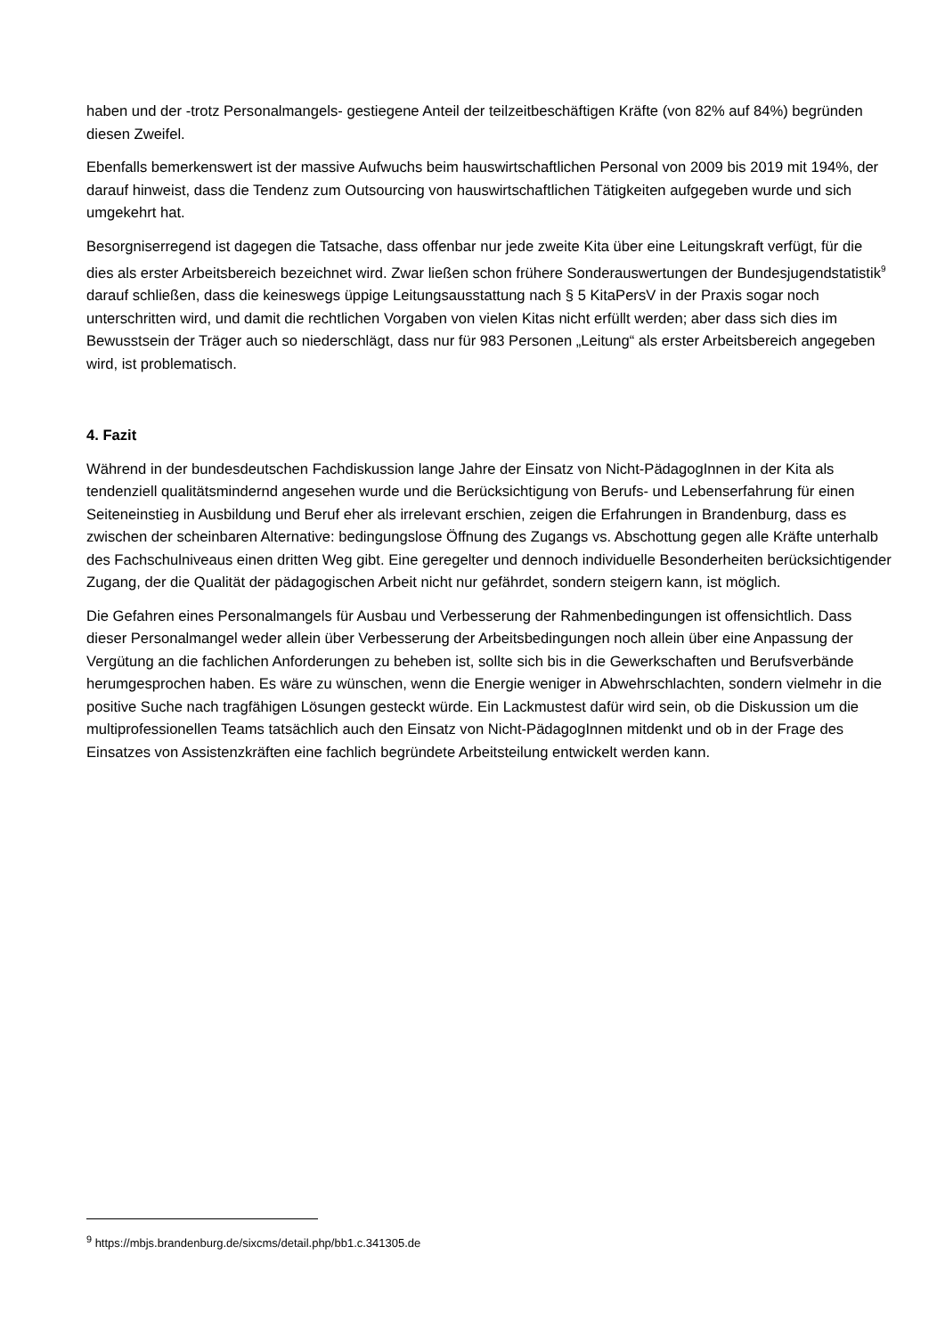haben und der -trotz Personalmangels- gestiegene Anteil der teilzeitbeschäftigen Kräfte (von 82% auf 84%) begründen diesen Zweifel.
Ebenfalls bemerkenswert ist der massive Aufwuchs beim hauswirtschaftlichen Personal von 2009 bis 2019 mit 194%, der darauf hinweist, dass die Tendenz zum Outsourcing von hauswirtschaftlichen Tätigkeiten aufgegeben wurde und sich umgekehrt hat.
Besorgniserregend ist dagegen die Tatsache, dass offenbar nur jede zweite Kita über eine Leitungskraft verfügt, für die dies als erster Arbeitsbereich bezeichnet wird. Zwar ließen schon frühere Sonderauswertungen der Bundesjugendstatistik<sup>9</sup> darauf schließen, dass die keineswegs üppige Leitungsausstattung nach § 5 KitaPersV in der Praxis sogar noch unterschritten wird, und damit die rechtlichen Vorgaben von vielen Kitas nicht erfüllt werden; aber dass sich dies im Bewusstsein der Träger auch so niederschlägt, dass nur für 983 Personen „Leitung“ als erster Arbeitsbereich angegeben wird, ist problematisch.
4. Fazit
Während in der bundesdeutschen Fachdiskussion lange Jahre der Einsatz von Nicht-PädagogInnen in der Kita als tendenziell qualitätsmindernd angesehen wurde und die Berücksichtigung von Berufs- und Lebenserfahrung für einen Seiteneinstieg in Ausbildung und Beruf eher als irrelevant erschien, zeigen die Erfahrungen in Brandenburg, dass es zwischen der scheinbaren Alternative: bedingungslose Öffnung des Zugangs vs. Abschottung gegen alle Kräfte unterhalb des Fachschulniveaus einen dritten Weg gibt. Eine geregelter und dennoch individuelle Besonderheiten berücksichtigender Zugang, der die Qualität der pädagogischen Arbeit nicht nur gefährdet, sondern steigern kann, ist möglich.
Die Gefahren eines Personalmangels für Ausbau und Verbesserung der Rahmenbedingungen ist offensichtlich. Dass dieser Personalmangel weder allein über Verbesserung der Arbeitsbedingungen noch allein über eine Anpassung der Vergütung an die fachlichen Anforderungen zu beheben ist, sollte sich bis in die Gewerkschaften und Berufsverbände herumgesprochen haben. Es wäre zu wünschen, wenn die Energie weniger in Abwehrschlachten, sondern vielmehr in die positive Suche nach tragfähigen Lösungen gesteckt würde. Ein Lackmustest dafür wird sein, ob die Diskussion um die multiprofessionellen Teams tatsächlich auch den Einsatz von Nicht-PädagogInnen mitdenkt und ob in der Frage des Einsatzes von Assistenzkräften eine fachlich begründete Arbeitsteilung entwickelt werden kann.
<sup>9</sup> https://mbjs.brandenburg.de/sixcms/detail.php/bb1.c.341305.de